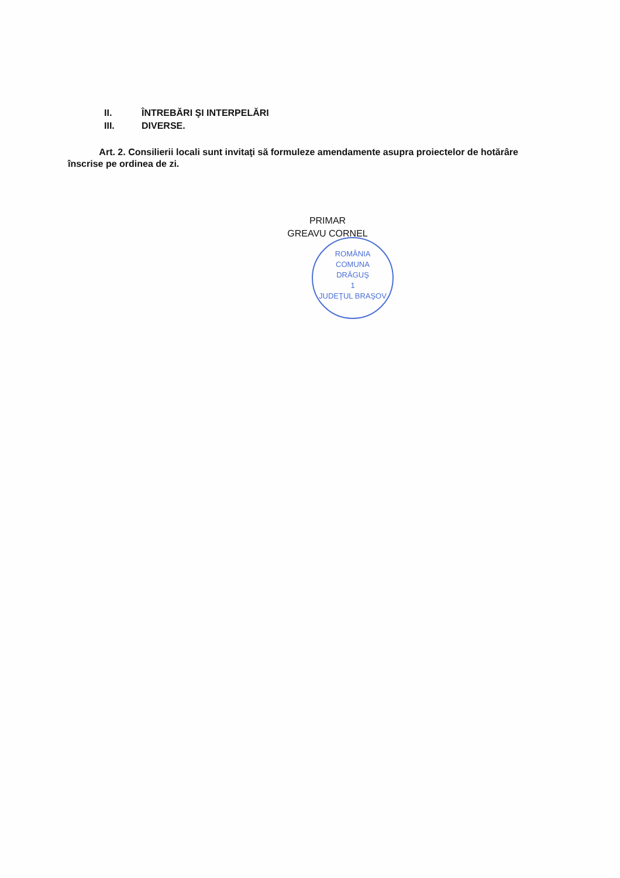II. ÎNTREBĂRI ŞI INTERPELĂRI
III. DIVERSE.
Art. 2. Consilierii locali sunt invitaţi să formuleze amendamente asupra proiectelor de hotărâre înscrise pe ordinea de zi.
PRIMAR
GREAVU CORNEL
ROMÂNIA
COMUNA
DRĂGUŞ
1
JUDEŢUL BRAŞOV